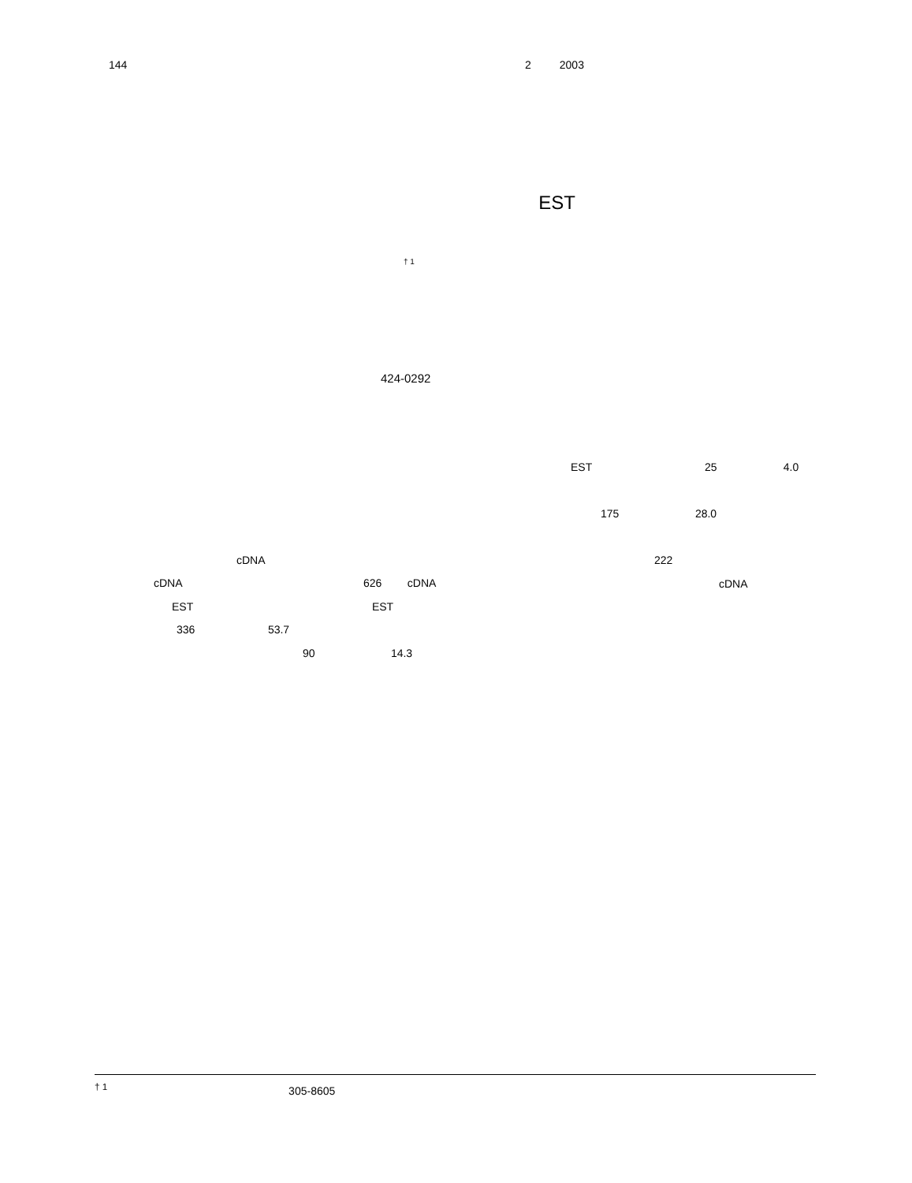144 2 2003
EST
<sup>† 1</sup>
424-0292
cDNA
cDNA 626 cDNA
EST EST
336 53.7
90 14.3
EST 25 4.0
175 28.0
222
cDNA
<sup>† 1</sup> 305-8605